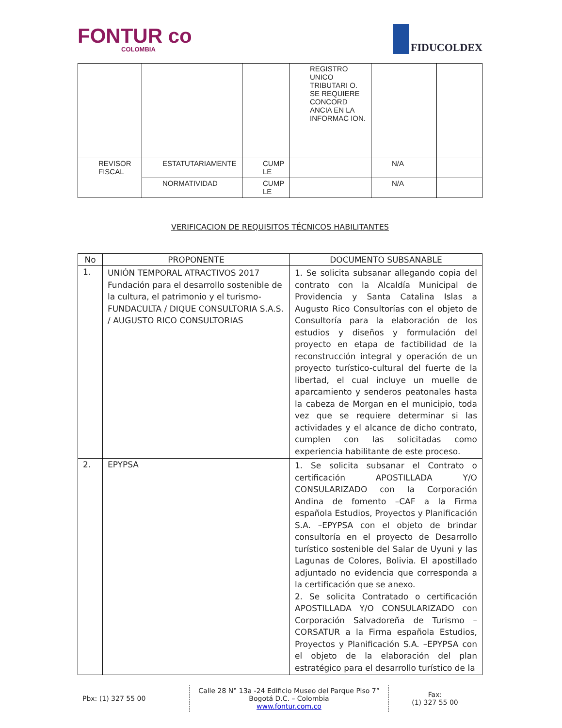FONTUR co
COLOMBIA
FIDUCOLDEX
| | | | REGISTRO UNICO TRIBUTARI O. SE REQUIERE CONCORD ANCIA EN LA INFORMAC ION. | | |
| REVISOR FISCAL | ESTATUTARIAMENTE | CUMP LE | | N/A | |
| | NORMATIVIDAD | CUMP LE | | N/A | |
VERIFICACION DE REQUISITOS TÉCNICOS HABILITANTES
| No | PROPONENTE | DOCUMENTO SUBSANABLE |
| --- | --- | --- |
| 1. | UNIÓN TEMPORAL ATRACTIVOS 2017 Fundación para el desarrollo sostenible de la cultura, el patrimonio y el turismo- FUNDACULTA / DIQUE CONSULTORIA S.A.S. / AUGUSTO RICO CONSULTORIAS | 1. Se solicita subsanar allegando copia del contrato con la Alcaldía Municipal de Providencia y Santa Catalina Islas a Augusto Rico Consultorías con el objeto de Consultoría para la elaboración de los estudios y diseños y formulación del proyecto en etapa de factibilidad de la reconstrucción integral y operación de un proyecto turístico-cultural del fuerte de la libertad, el cual incluye un muelle de aparcamiento y senderos peatonales hasta la cabeza de Morgan en el municipio, toda vez que se requiere determinar si las actividades y el alcance de dicho contrato, cumplen con las solicitadas como experiencia habilitante de este proceso. |
| 2. | EPYPSA | 1. Se solicita subsanar el Contrato o certificación APOSTILLADA Y/O CONSULARIZADO con la Corporación Andina de fomento –CAF a la Firma española Estudios, Proyectos y Planificación S.A. –EPYPSA con el objeto de brindar consultoría en el proyecto de Desarrollo turístico sostenible del Salar de Uyuni y las Lagunas de Colores, Bolivia. El apostillado adjuntado no evidencia que corresponda a la certificación que se anexo. 2. Se solicita Contratado o certificación APOSTILLADA Y/O CONSULARIZADO con Corporación Salvadoreña de Turismo –CORSATUR a la Firma española Estudios, Proyectos y Planificación S.A. –EPYPSA con el objeto de la elaboración del plan estratégico para el desarrollo turístico de la |
Pbx: (1) 327 55 00
Calle 28 N° 13a -24 Edificio Museo del Parque Piso 7°
Bogotá D.C. – Colombia
www.fontur.com.co
Fax:
(1) 327 55 00